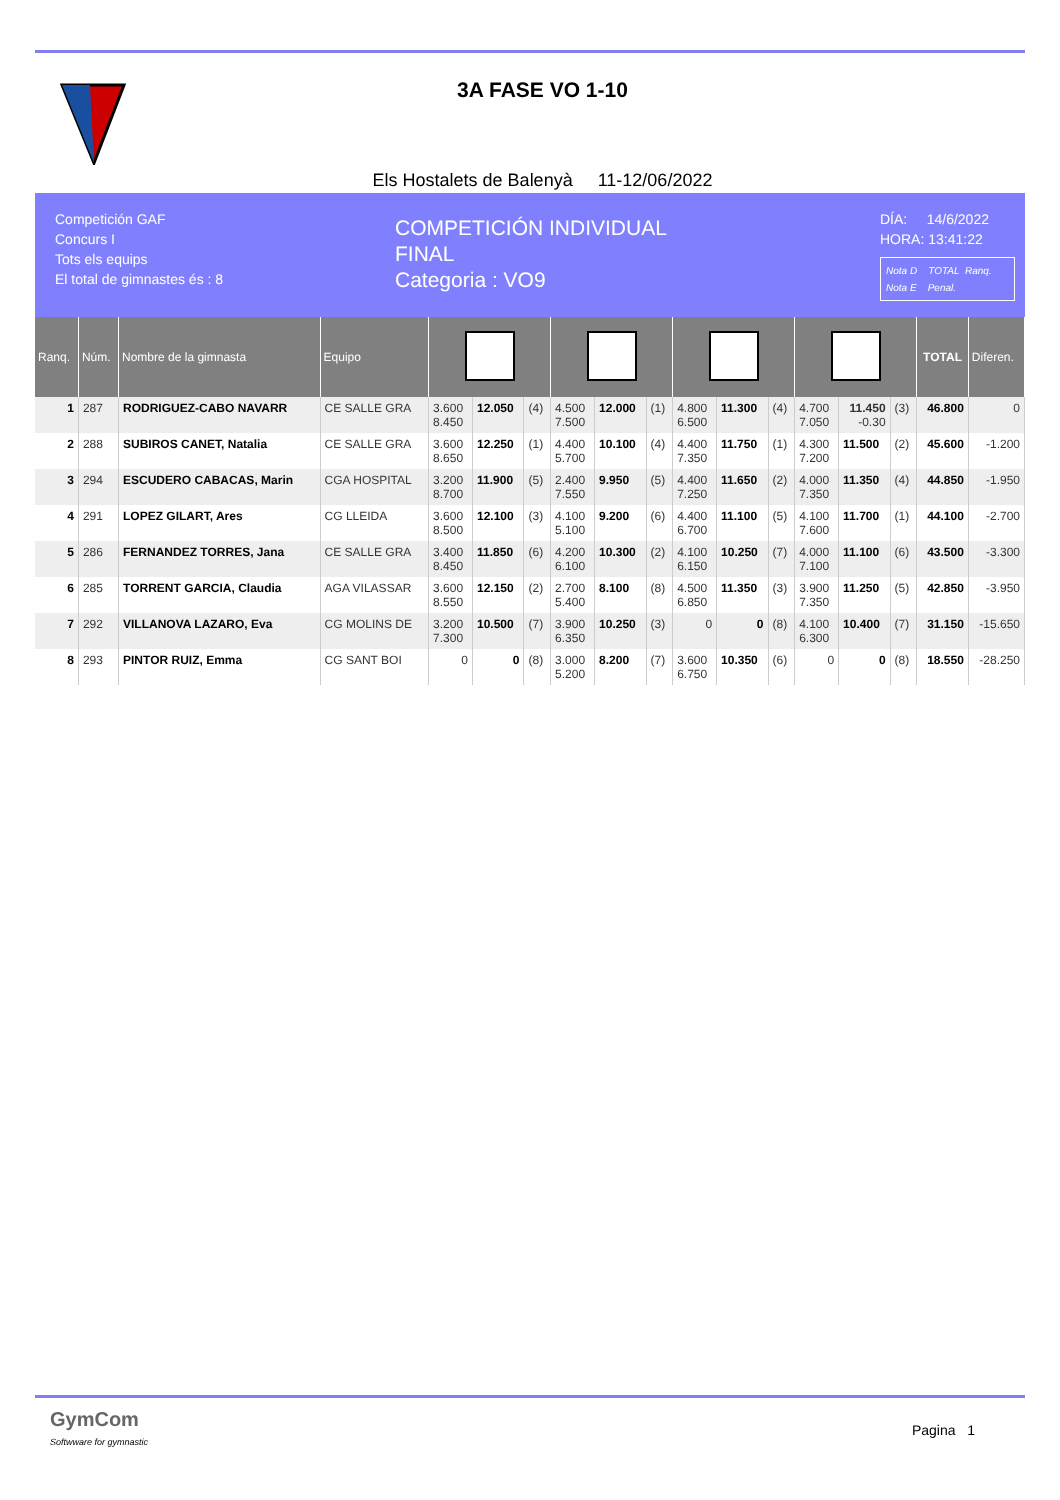3A FASE VO 1-10
Els Hostalets de Balenyà 11-12/06/2022
Competición GAF
Concurs I
Tots els equips
El total de gimnastes és : 8
COMPETICIÓN INDIVIDUAL
FINAL
Categoria : VO9
DÍA: 14/6/2022
HORA: 13:41:22
Nota D TOTAL Ranq.
Nota E Penal.
| Ranq. | Núm. | Nombre de la gimnasta | Equipo | | | | | | | | | | | | | TOTAL | Diferen. |
| --- | --- | --- | --- | --- | --- | --- | --- | --- | --- | --- | --- | --- | --- | --- | --- | --- | --- |
| 1 | 287 | RODRIGUEZ-CABO NAVARR | CE SALLE GRA | 3.600 8.450 | 12.050 | (4) | 4.500 7.500 | 12.000 | (1) | 4.800 6.500 | 11.300 | (4) | 4.700 7.050 | 11.450 -0.30 | (3) | 46.800 | 0 |
| 2 | 288 | SUBIROS CANET, Natalia | CE SALLE GRA | 3.600 8.650 | 12.250 | (1) | 4.400 5.700 | 10.100 | (4) | 4.400 7.350 | 11.750 | (1) | 4.300 7.200 | 11.500 | (2) | 45.600 | -1.200 |
| 3 | 294 | ESCUDERO CABACAS, Marin | CGA HOSPITAL | 3.200 8.700 | 11.900 | (5) | 2.400 7.550 | 9.950 | (5) | 4.400 7.250 | 11.650 | (2) | 4.000 7.350 | 11.350 | (4) | 44.850 | -1.950 |
| 4 | 291 | LOPEZ GILART, Ares | CG LLEIDA | 3.600 8.500 | 12.100 | (3) | 4.100 5.100 | 9.200 | (6) | 4.400 6.700 | 11.100 | (5) | 4.100 7.600 | 11.700 | (1) | 44.100 | -2.700 |
| 5 | 286 | FERNANDEZ TORRES, Jana | CE SALLE GRA | 3.400 8.450 | 11.850 | (6) | 4.200 6.100 | 10.300 | (2) | 4.100 6.150 | 10.250 | (7) | 4.000 7.100 | 11.100 | (6) | 43.500 | -3.300 |
| 6 | 285 | TORRENT GARCIA, Claudia | AGA VILASSAR | 3.600 8.550 | 12.150 | (2) | 2.700 5.400 | 8.100 | (8) | 4.500 6.850 | 11.350 | (3) | 3.900 7.350 | 11.250 | (5) | 42.850 | -3.950 |
| 7 | 292 | VILLANOVA LAZARO, Eva | CG MOLINS DE | 3.200 7.300 | 10.500 | (7) | 3.900 6.350 | 10.250 | (3) | 0 | 0 | (8) | 4.100 6.300 | 10.400 | (7) | 31.150 | -15.650 |
| 8 | 293 | PINTOR RUIZ, Emma | CG SANT BOI | 0 | 0 | (8) | 3.000 5.200 | 8.200 | (7) | 3.600 6.750 | 10.350 | (6) | 0 | 0 | (8) | 18.550 | -28.250 |
GymCom
Softwware for gymnastic
Pagina 1